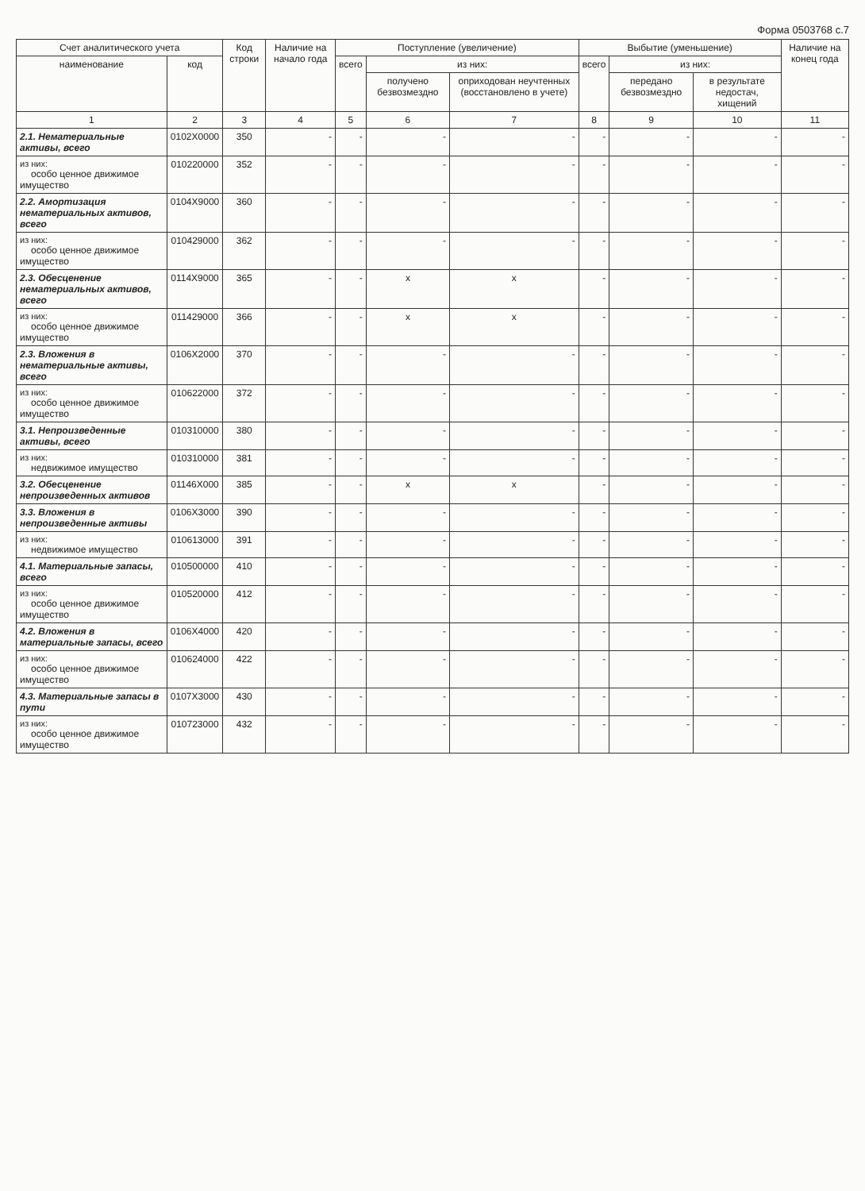Форма 0503768 с.7
| Счет аналитического учета | | Код строки | Наличие на начало года | Поступление (увеличение) | | | Выбытие (уменьшение) | | | Наличие на конец года |
| --- | --- | --- | --- | --- | --- | --- | --- | --- | --- | --- |
| наименование | код | | | всего | из них: | | всего | из них: | | |
| | | | | | получено безвозмездно | оприходован неучтенных (восстановлено в учете) | | передано безвозмездно | в результате недостач, хищений | |
| 1 | 2 | 3 | 4 | 5 | 6 | 7 | 8 | 9 | 10 | 11 |
| 2.1. Нематериальные активы, всего | 0102X0000 | 350 | - | - | - | - | - | - | - | - |
| из них: особо ценное движимое имущество | 010220000 | 352 | - | - | - | - | - | - | - | - |
| 2.2. Амортизация нематериальных активов, всего | 0104X9000 | 360 | - | - | - | - | - | - | - | - |
| из них: особо ценное движимое имущество | 010429000 | 362 | - | - | - | - | - | - | - | - |
| 2.3. Обесценение нематериальных активов, всего | 0114X9000 | 365 | - | - | x | x | - | - | - | - |
| из них: особо ценное движимое имущество | 011429000 | 366 | - | - | x | x | - | - | - | - |
| 2.3. Вложения в нематериальные активы, всего | 0106X2000 | 370 | - | - | - | - | - | - | - | - |
| из них: особо ценное движимое имущество | 010622000 | 372 | - | - | - | - | - | - | - | - |
| 3.1. Непроизведенные активы, всего | 010310000 | 380 | - | - | - | - | - | - | - | - |
| из них: недвижимое имущество | 010310000 | 381 | - | - | - | - | - | - | - | - |
| 3.2. Обесценение непроизведенных активов | 01146X000 | 385 | - | - | x | x | - | - | - | - |
| 3.3. Вложения в непроизведенные активы | 0106X3000 | 390 | - | - | - | - | - | - | - | - |
| из них: недвижимое имущество | 010613000 | 391 | - | - | - | - | - | - | - | - |
| 4.1. Материальные запасы, всего | 010500000 | 410 | - | - | - | - | - | - | - | - |
| из них: особо ценное движимое имущество | 010520000 | 412 | - | - | - | - | - | - | - | - |
| 4.2. Вложения в материальные запасы, всего | 0106X4000 | 420 | - | - | - | - | - | - | - | - |
| из них: особо ценное движимое имущество | 010624000 | 422 | - | - | - | - | - | - | - | - |
| 4.3. Материальные запасы в пути | 0107X3000 | 430 | - | - | - | - | - | - | - | - |
| из них: особо ценное движимое имущество | 010723000 | 432 | - | - | - | - | - | - | - | - |